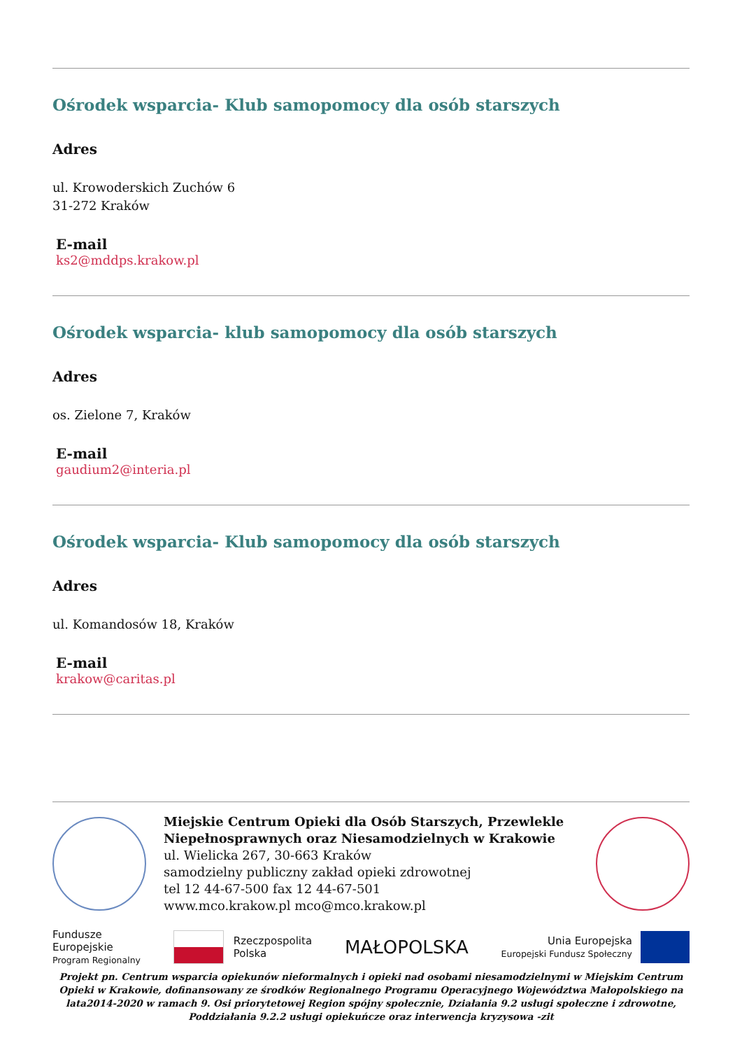Ośrodek wsparcia- Klub samopomocy dla osób starszych
Adres
ul. Krowoderskich Zuchów 6
31-272 Kraków
E-mail
ks2@mddps.krakow.pl
Ośrodek wsparcia- klub samopomocy dla osób starszych
Adres
os. Zielone 7, Kraków
E-mail
gaudium2@interia.pl
Ośrodek wsparcia- Klub samopomocy dla osób starszych
Adres
ul. Komandosów 18, Kraków
E-mail
krakow@caritas.pl
Miejskie Centrum Opieki dla Osób Starszych, Przewlekle Niepełnosprawnych oraz Niesamodzielnych w Krakowie
ul. Wielicka 267, 30-663 Kraków
samodzielny publiczny zakład opieki zdrowotnej
tel 12 44-67-500 fax 12 44-67-501
www.mco.krakow.pl mco@mco.krakow.pl
Fundusze
Europejskie
Program Regionalny
Rzeczpospolita
Polska
MAŁOPOLSKA
Unia Europejska
Europejski Fundusz Społeczny
Projekt pn. Centrum wsparcia opiekunów nieformalnych i opieki nad osobami niesamodzielnymi w Miejskim Centrum Opieki w Krakowie, dofinansowany ze środków Regionalnego Programu Operacyjnego Województwa Małopolskiego na lata2014-2020 w ramach 9. Osi priorytetowej Region spójny społecznie, Działania 9.2 usługi społeczne i zdrowotne, Poddziałania 9.2.2 usługi opiekuńcze oraz interwencja kryzysowa -zit